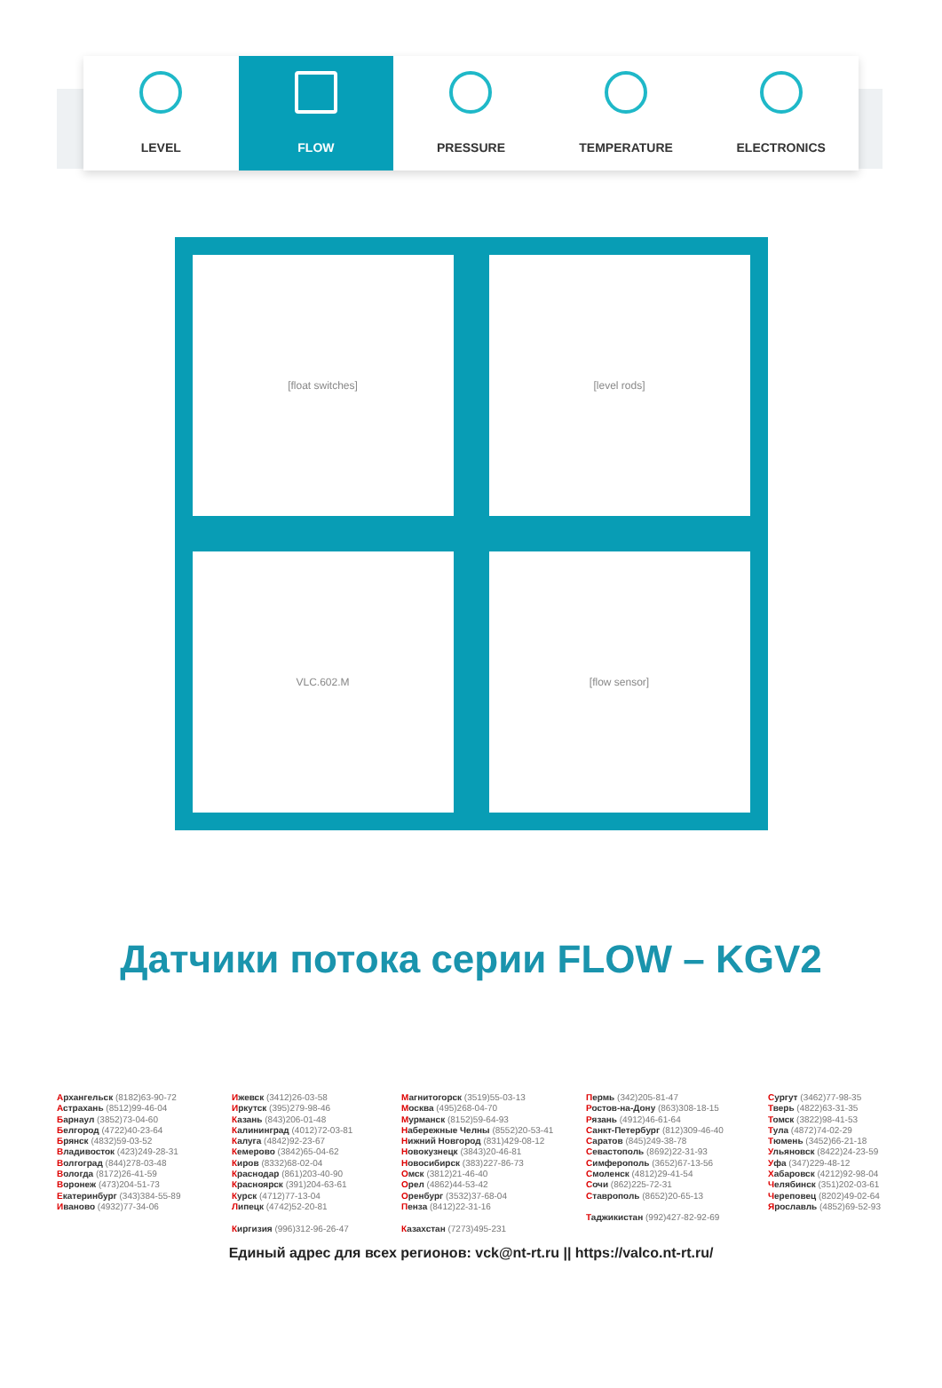LEVEL FLOW PRESSURE TEMPERATURE ELECTRONICS
[float switches]
[level rods]
VLC.602.M
[flow sensor]
Датчики потока серии FLOW – KGV2
Архангельск (8182)63-90-72
Астрахань (8512)99-46-04
Барнаул (3852)73-04-60
Белгород (4722)40-23-64
Брянск (4832)59-03-52
Владивосток (423)249-28-31
Волгоград (844)278-03-48
Вологда (8172)26-41-59
Воронеж (473)204-51-73
Екатеринбург (343)384-55-89
Иваново (4932)77-34-06
Ижевск (3412)26-03-58
Иркутск (395)279-98-46
Казань (843)206-01-48
Калининград (4012)72-03-81
Калуга (4842)92-23-67
Кемерово (3842)65-04-62
Киров (8332)68-02-04
Краснодар (861)203-40-90
Красноярск (391)204-63-61
Курск (4712)77-13-04
Липецк (4742)52-20-81
Киргизия (996)312-96-26-47
Магнитогорск (3519)55-03-13
Москва (495)268-04-70
Мурманск (8152)59-64-93
Набережные Челны (8552)20-53-41
Нижний Новгород (831)429-08-12
Новокузнецк (3843)20-46-81
Новосибирск (383)227-86-73
Омск (3812)21-46-40
Орел (4862)44-53-42
Оренбург (3532)37-68-04
Пенза (8412)22-31-16
Казахстан (7273)495-231
Пермь (342)205-81-47
Ростов-на-Дону (863)308-18-15
Рязань (4912)46-61-64
Санкт-Петербург (812)309-46-40
Саратов (845)249-38-78
Севастополь (8692)22-31-93
Симферополь (3652)67-13-56
Смоленск (4812)29-41-54
Сочи (862)225-72-31
Ставрополь (8652)20-65-13
Таджикистан (992)427-82-92-69
Сургут (3462)77-98-35
Тверь (4822)63-31-35
Томск (3822)98-41-53
Тула (4872)74-02-29
Тюмень (3452)66-21-18
Ульяновск (8422)24-23-59
Уфа (347)229-48-12
Хабаровск (4212)92-98-04
Челябинск (351)202-03-61
Череповец (8202)49-02-64
Ярославль (4852)69-52-93
Единый адрес для всех регионов: vck@nt-rt.ru || https://valco.nt-rt.ru/